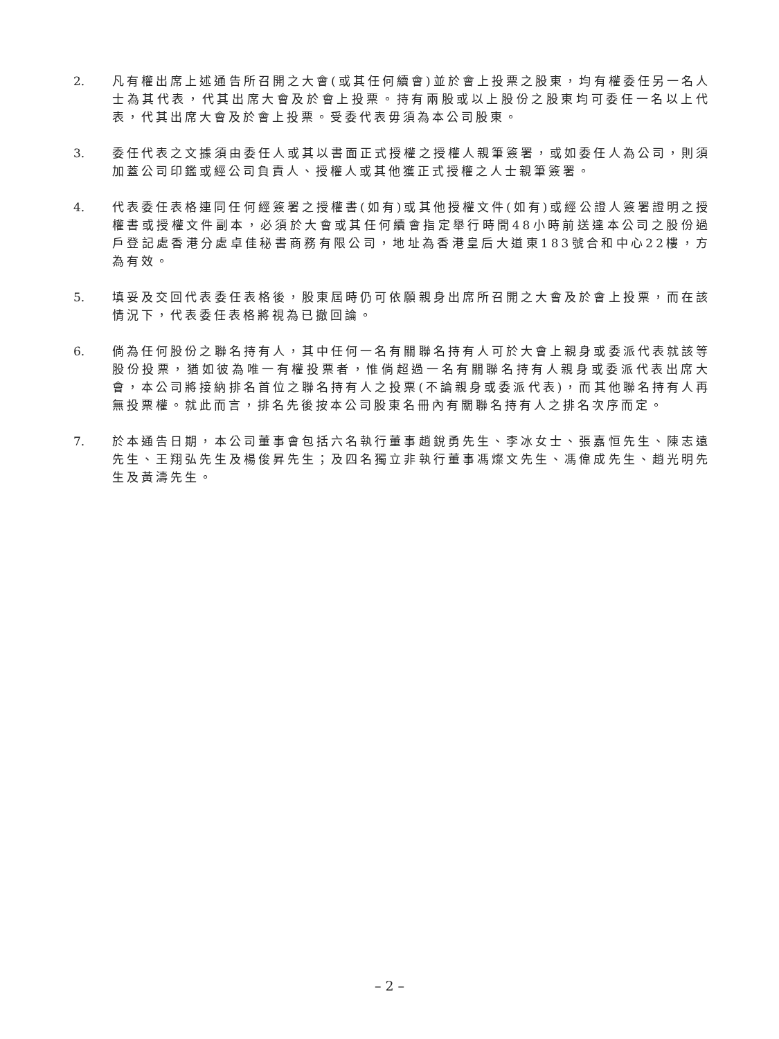2. 凡有權出席上述通告所召開之大會(或其任何續會)並於會上投票之股東，均有權委任另一名人士為其代表，代其出席大會及於會上投票。持有兩股或以上股份之股東均可委任一名以上代表，代其出席大會及於會上投票。受委代表毋須為本公司股東。
3. 委任代表之文據須由委任人或其以書面正式授權之授權人親筆簽署，或如委任人為公司，則須加蓋公司印鑑或經公司負責人、授權人或其他獲正式授權之人士親筆簽署。
4. 代表委任表格連同任何經簽署之授權書(如有)或其他授權文件(如有)或經公證人簽署證明之授權書或授權文件副本，必須於大會或其任何續會指定舉行時間48小時前送達本公司之股份過戶登記處香港分處卓佳秘書商務有限公司，地址為香港皇后大道東183號合和中心22樓，方為有效。
5. 填妥及交回代表委任表格後，股東屆時仍可依願親身出席所召開之大會及於會上投票，而在該情況下，代表委任表格將視為已撤回論。
6. 倘為任何股份之聯名持有人，其中任何一名有關聯名持有人可於大會上親身或委派代表就該等股份投票，猶如彼為唯一有權投票者，惟倘超過一名有關聯名持有人親身或委派代表出席大會，本公司將接納排名首位之聯名持有人之投票(不論親身或委派代表)，而其他聯名持有人再無投票權。就此而言，排名先後按本公司股東名冊內有關聯名持有人之排名次序而定。
7. 於本通告日期，本公司董事會包括六名執行董事趙銳勇先生、李冰女士、張嘉恒先生、陳志遠先生、王翔弘先生及楊俊昇先生；及四名獨立非執行董事馮燦文先生、馮偉成先生、趙光明先生及黃濤先生。
– 2 –